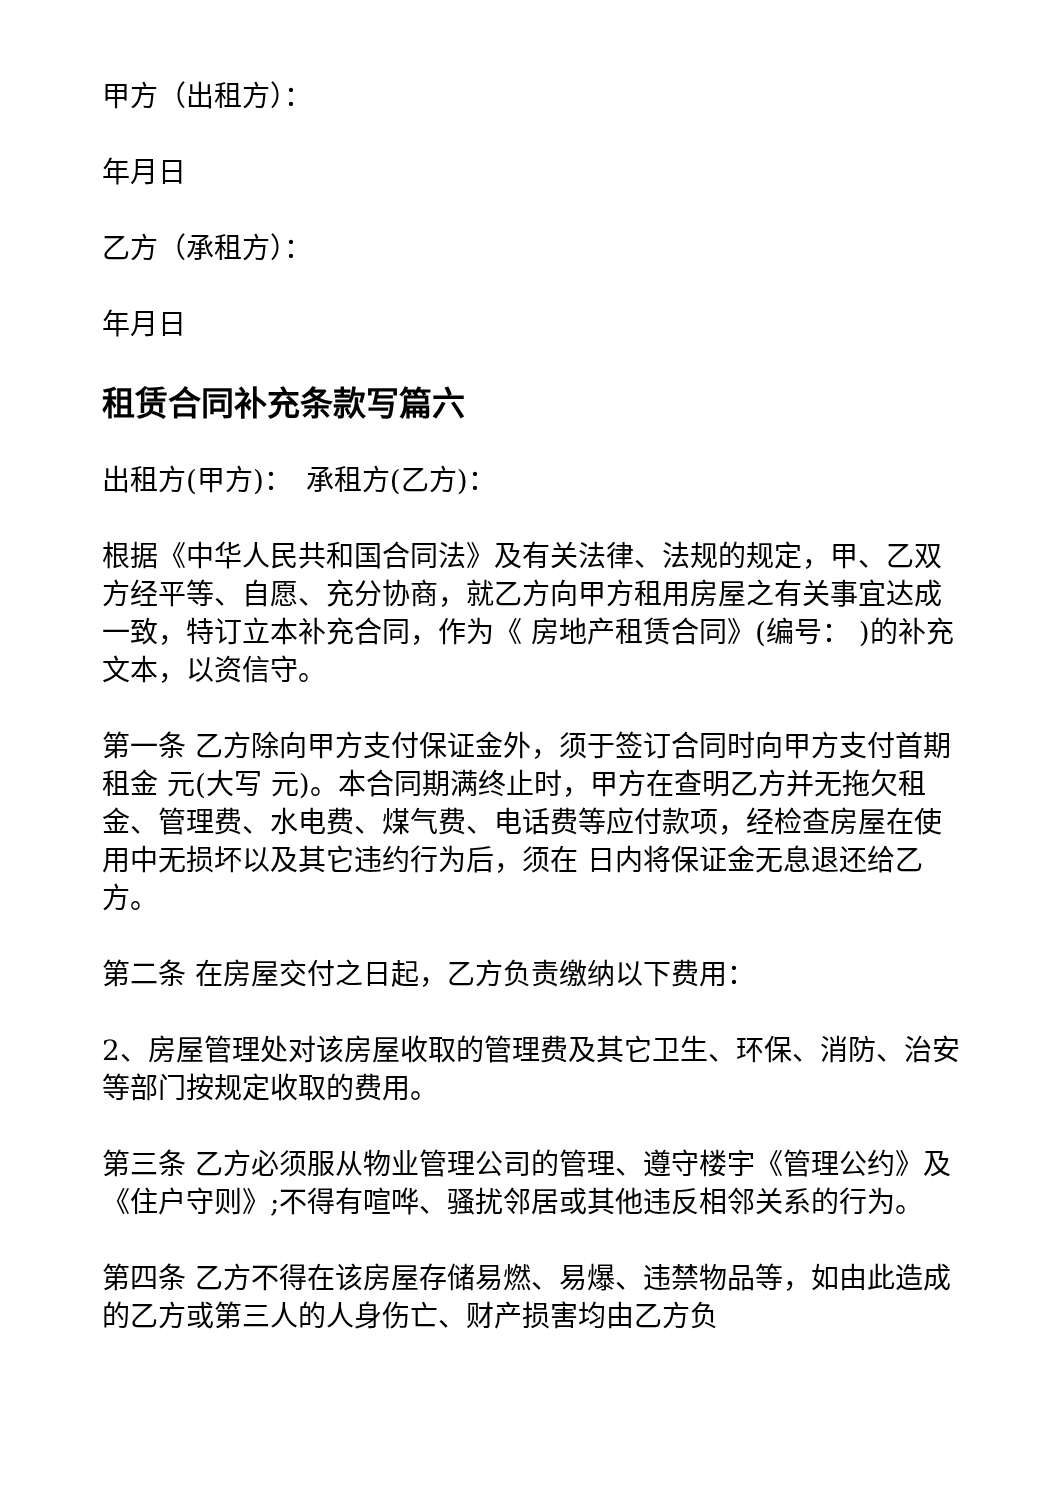甲方（出租方）：
年月日
乙方（承租方）：
年月日
租赁合同补充条款写篇六
出租方(甲方)：　承租方(乙方)：
根据《中华人民共和国合同法》及有关法律、法规的规定，甲、乙双方经平等、自愿、充分协商，就乙方向甲方租用房屋之有关事宜达成一致，特订立本补充合同，作为《 房地产租赁合同》(编号： )的补充文本，以资信守。
第一条 乙方除向甲方支付保证金外，须于签订合同时向甲方支付首期租金 元(大写 元)。本合同期满终止时，甲方在查明乙方并无拖欠租金、管理费、水电费、煤气费、电话费等应付款项，经检查房屋在使用中无损坏以及其它违约行为后，须在 日内将保证金无息退还给乙方。
第二条 在房屋交付之日起，乙方负责缴纳以下费用：
2、房屋管理处对该房屋收取的管理费及其它卫生、环保、消防、治安等部门按规定收取的费用。
第三条 乙方必须服从物业管理公司的管理、遵守楼宇《管理公约》及《住户守则》;不得有喧哗、骚扰邻居或其他违反相邻关系的行为。
第四条 乙方不得在该房屋存储易燃、易爆、违禁物品等，如由此造成的乙方或第三人的人身伤亡、财产损害均由乙方负